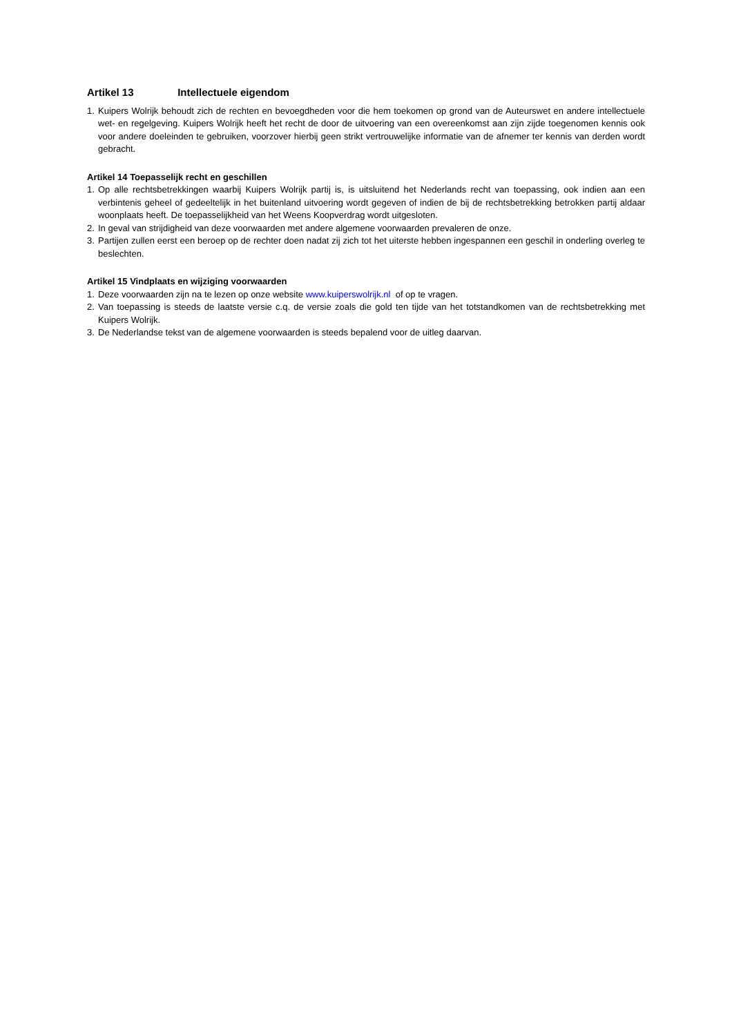Artikel 13 Intellectuele eigendom
1. Kuipers Wolrijk behoudt zich de rechten en bevoegdheden voor die hem toekomen op grond van de Auteurswet en andere intellectuele wet- en regelgeving. Kuipers Wolrijk heeft het recht de door de uitvoering van een overeenkomst aan zijn zijde toegenomen kennis ook voor andere doeleinden te gebruiken, voorzover hierbij geen strikt vertrouwelijke informatie van de afnemer ter kennis van derden wordt gebracht.
Artikel 14 Toepasselijk recht en geschillen
1. Op alle rechtsbetrekkingen waarbij Kuipers Wolrijk partij is, is uitsluitend het Nederlands recht van toepassing, ook indien aan een verbintenis geheel of gedeeltelijk in het buitenland uitvoering wordt gegeven of indien de bij de rechtsbetrekking betrokken partij aldaar woonplaats heeft. De toepasselijkheid van het Weens Koopverdrag wordt uitgesloten.
2. In geval van strijdigheid van deze voorwaarden met andere algemene voorwaarden prevaleren de onze.
3. Partijen zullen eerst een beroep op de rechter doen nadat zij zich tot het uiterste hebben ingespannen een geschil in onderling overleg te beslechten.
Artikel 15 Vindplaats en wijziging voorwaarden
1. Deze voorwaarden zijn na te lezen op onze website www.kuiperswolrijk.nl of op te vragen.
2. Van toepassing is steeds de laatste versie c.q. de versie zoals die gold ten tijde van het totstandkomen van de rechtsbetrekking met Kuipers Wolrijk.
3. De Nederlandse tekst van de algemene voorwaarden is steeds bepalend voor de uitleg daarvan.